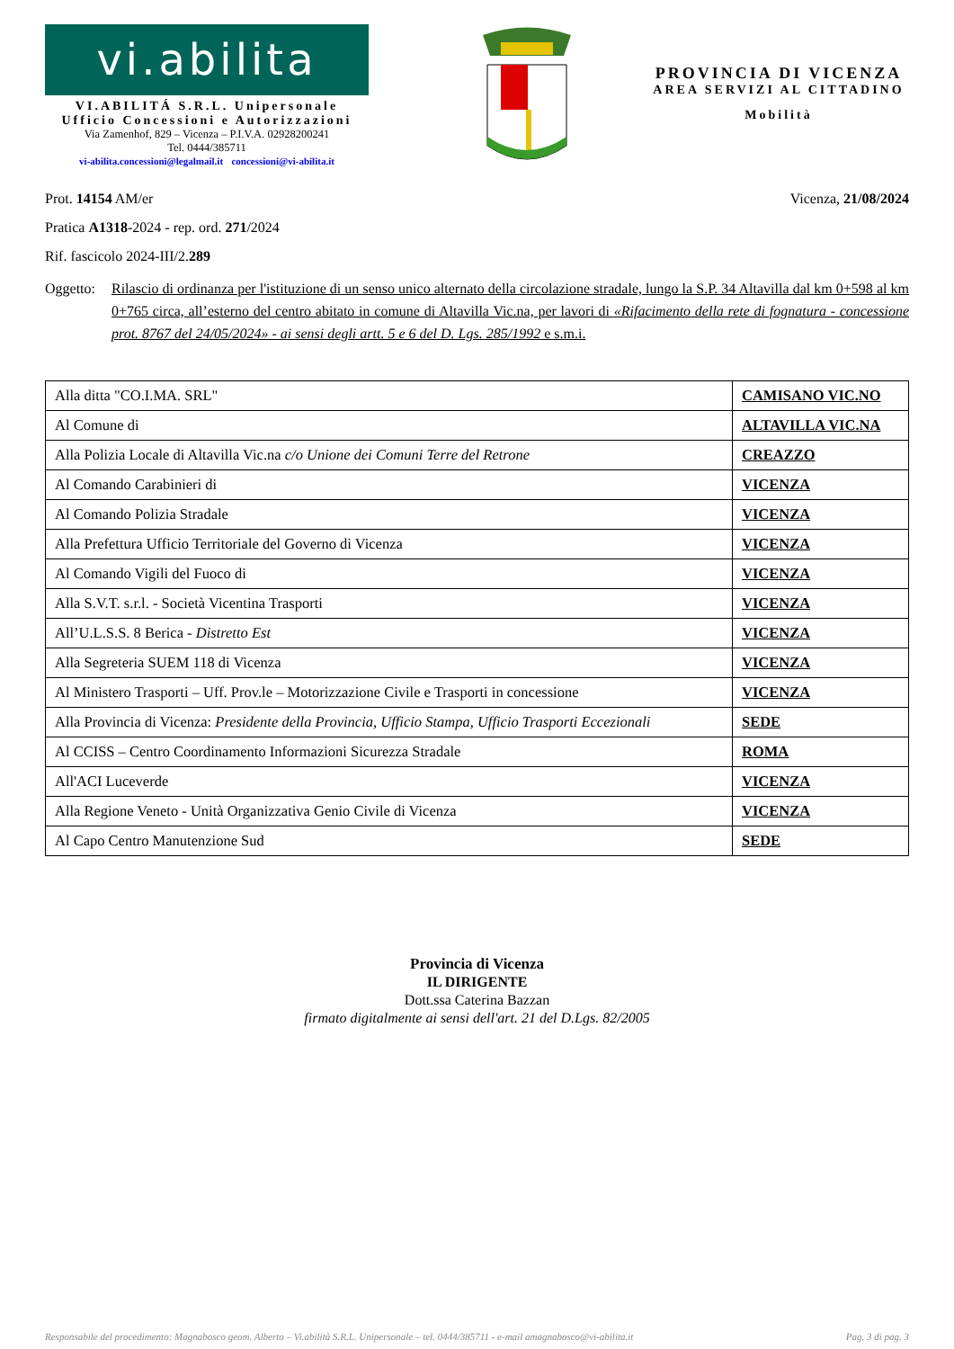vi.abilita
VI.ABILITÁ S.R.L. Unipersonale
Ufficio Concessioni e Autorizzazioni
Via Zamenhof, 829 – Vicenza – P.I.V.A. 02928200241
Tel. 0444/385711
vi-abilita.concessioni@legalmail.it concessioni@vi-abilita.it
PROVINCIA DI VICENZA
AREA SERVIZI AL CITTADINO
Mobilità
Prot. 14154 AM/er Vicenza, 21/08/2024
Pratica A1318-2024 - rep. ord. 271/2024
Rif. fascicolo 2024-III/2.289
Oggetto:
Rilascio di ordinanza per l'istituzione di un senso unico alternato della circolazione stradale, lungo la S.P. 34 Altavilla dal km 0+598 al km 0+765 circa, all’esterno del centro abitato in comune di Altavilla Vic.na, per lavori di «Rifacimento della rete di fognatura - concessione prot. 8767 del 24/05/2024» - ai sensi degli artt. 5 e 6 del D. Lgs. 285/1992 e s.m.i.
| Alla ditta "CO.I.MA. SRL" | CAMISANO VIC.NO |
| Al Comune di | ALTAVILLA VIC.NA |
| Alla Polizia Locale di Altavilla Vic.na c/o Unione dei Comuni Terre del Retrone | CREAZZO |
| Al Comando Carabinieri di | VICENZA |
| Al Comando Polizia Stradale | VICENZA |
| Alla Prefettura Ufficio Territoriale del Governo di Vicenza | VICENZA |
| Al Comando Vigili del Fuoco di | VICENZA |
| Alla S.V.T. s.r.l. - Società Vicentina Trasporti | VICENZA |
| All’U.L.S.S. 8 Berica - Distretto Est | VICENZA |
| Alla Segreteria SUEM 118 di Vicenza | VICENZA |
| Al Ministero Trasporti – Uff. Prov.le – Motorizzazione Civile e Trasporti in concessione | VICENZA |
| Alla Provincia di Vicenza: Presidente della Provincia, Ufficio Stampa, Ufficio Trasporti Eccezionali | SEDE |
| Al CCISS – Centro Coordinamento Informazioni Sicurezza Stradale | ROMA |
| All'ACI Luceverde | VICENZA |
| Alla Regione Veneto - Unità Organizzativa Genio Civile di Vicenza | VICENZA |
| Al Capo Centro Manutenzione Sud | SEDE |
Provincia di Vicenza
IL DIRIGENTE
Dott.ssa Caterina Bazzan
firmato digitalmente ai sensi dell'art. 21 del D.Lgs. 82/2005
Responsabile del procedimento: Magnabosco geom. Alberto – Vi.abilità S.R.L. Unipersonale – tel. 0444/385711 - e-mail amagnabosco@vi-abilita.it Pag. 3 di pag. 3